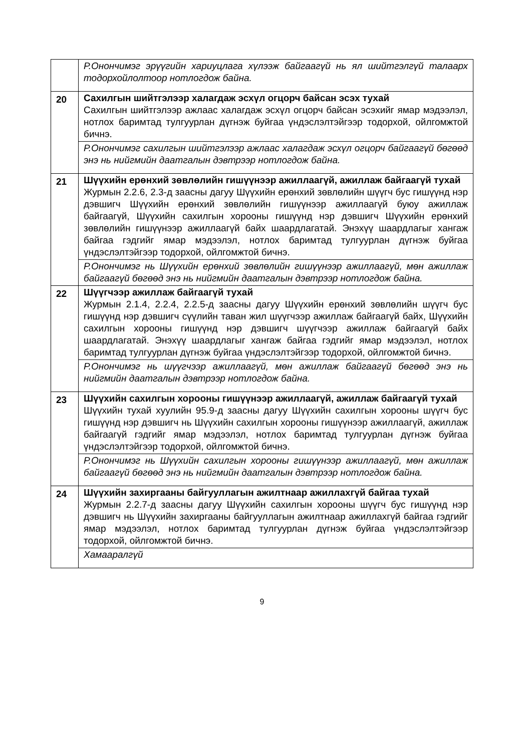| | Р.Ононч​имэг эрүүгийн хариуцлага хүлээж байгаагүй нь ял шийтгэлгүй талаарх тодорхойлолтоор нотлогдож байна. |
| 20 | Сахилгын шийтгэлээр халагдаж эсхүл огцорч байсан эсэх тухай Сахилгын шийтгэлээр ажлаас халагдаж эсхүл огцорч байсан эсэхийг ямар мэдээлэл, нотлох баримтад тулгуурлан дүгнэж буйгаа үндэслэлтэйгээр тодорхой, ойлгомжтой бичнэ. |
| | Р.Ононч​имэг сахилгын шийтгэлээр ажлаас халагдаж эсхүл огцорч байгаагүй бөгөөд энэ нь нийгмийн даатгалын дэвтрээр нотлогдож байна. |
| 21 | Шүүхийн ерөнхий зөвлөлийн гишүүнээр ажиллаагүй, ажиллаж байгаагүй тухай Журмын 2.2.6, 2.3-д заасны дагуу Шүүхийн ерөнхий зөвлөлийн шүүгч бус гишүүнд нэр дэвшигч Шүүхийн ерөнхий зөвлөлийн гишүүнээр ажиллаагүй буюу ажиллаж байгаагүй, Шүүхийн сахилгын хорооны гишүүнд нэр дэвшигч Шүүхийн ерөнхий зөвлөлийн гишүүнээр ажиллаагүй байх шаардлагатай. Энэхүү шаардлагыг хангаж байгаа гэдгийг ямар мэдээлэл, нотлох баримтад тулгуурлан дүгнэж буйгаа үндэслэлтэйгээр тодорхой, ойлгомжтой бичнэ. |
| | Р.Ононч​имэг нь Шүүхийн ерөнхий зөвлөлийн гишүүнээр ажиллаагүй, мөн ажиллаж байгаагүй бөгөөд энэ нь нийгмийн даатгалын дэвтрээр нотлогдож байна. |
| 22 | Шүүгчээр ажиллаж байгаагүй тухай Журмын 2.1.4, 2.2.4, 2.2.5-д заасны дагуу Шүүхийн ерөнхий зөвлөлийн шүүгч бус гишүүнд нэр дэвшигч сүүлийн таван жил шүүгчээр ажиллаж байгаагүй байх, Шүүхийн сахилгын хорооны гишүүнд нэр дэвшигч шүүгчээр ажиллаж байгаагүй байх шаардлагатай. Энэхүү шаардлагыг хангаж байгаа гэдгийг ямар мэдээлэл, нотлох баримтад тулгуурлан дүгнэж буйгаа үндэслэлтэйгээр тодорхой, ойлгомжтой бичнэ. |
| | Р.Ононч​имэг нь шүүгчээр ажиллаагүй, мөн ажиллаж байгаагүй бөгөөд энэ нь нийгмийн даатгалын дэвтрээр нотлогдож байна. |
| 23 | Шүүхийн сахилгын хорооны гишүүнээр ажиллаагүй, ажиллаж байгаагүй тухай Шүүхийн тухай хуулийн 95.9-д заасны дагуу Шүүхийн сахилгын хорооны шүүгч бус гишүүнд нэр дэвшигч нь Шүүхийн сахилгын хорооны гишүүнээр ажиллаагүй, ажиллаж байгаагүй гэдгийг ямар мэдээлэл, нотлох баримтад тулгуурлан дүгнэж буйгаа үндэслэлтэйгээр тодорхой, ойлгомжтой бичнэ. |
| | Р.Ононч​имэг нь Шүүхийн сахилгын хорооны гишүүнээр ажиллаагүй, мөн ажиллаж байгаагүй бөгөөд энэ нь нийгмийн даатгалын дэвтрээр нотлогдож байна. |
| 24 | Шүүхийн захиргааны байгууллагын ажилтнаар ажиллахгүй байгаа тухай Журмын 2.2.7-д заасны дагуу Шүүхийн сахилгын хорооны шүүгч бус гишүүнд нэр дэвшигч нь Шүүхийн захиргааны байгууллагын ажилтнаар ажиллахгүй байгаа гэдгийг ямар мэдээлэл, нотлох баримтад тулгуурлан дүгнэж буйгаа үндэслэлтэйгээр тодорхой, ойлгомжтой бичнэ. |
| | Хамааралгүй |
9